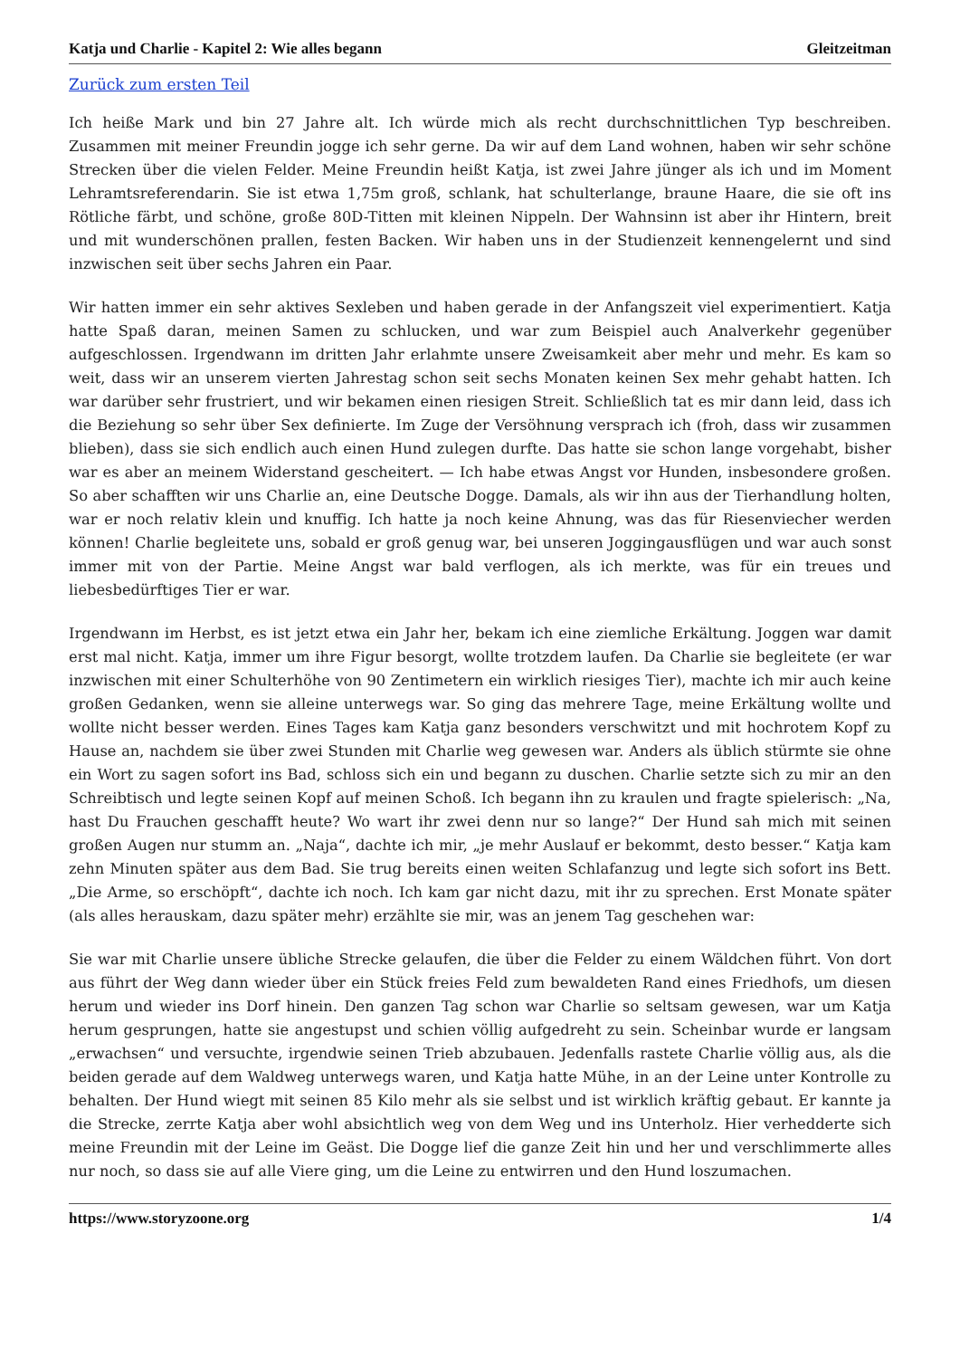Katja und Charlie - Kapitel 2: Wie alles begann Gleitzeitman
Zurück zum ersten Teil
Ich heiße Mark und bin 27 Jahre alt. Ich würde mich als recht durchschnittlichen Typ beschreiben. Zusammen mit meiner Freundin jogge ich sehr gerne. Da wir auf dem Land wohnen, haben wir sehr schöne Strecken über die vielen Felder. Meine Freundin heißt Katja, ist zwei Jahre jünger als ich und im Moment Lehramtsreferendarin. Sie ist etwa 1,75m groß, schlank, hat schulterlange, braune Haare, die sie oft ins Rötliche färbt, und schöne, große 80D-Titten mit kleinen Nippeln. Der Wahnsinn ist aber ihr Hintern, breit und mit wunderschönen prallen, festen Backen. Wir haben uns in der Studienzeit kennengelernt und sind inzwischen seit über sechs Jahren ein Paar.
Wir hatten immer ein sehr aktives Sexleben und haben gerade in der Anfangszeit viel experimentiert. Katja hatte Spaß daran, meinen Samen zu schlucken, und war zum Beispiel auch Analverkehr gegenüber aufgeschlossen. Irgendwann im dritten Jahr erlahmte unsere Zweisamkeit aber mehr und mehr. Es kam so weit, dass wir an unserem vierten Jahrestag schon seit sechs Monaten keinen Sex mehr gehabt hatten. Ich war darüber sehr frustriert, und wir bekamen einen riesigen Streit. Schließlich tat es mir dann leid, dass ich die Beziehung so sehr über Sex definierte. Im Zuge der Versöhnung versprach ich (froh, dass wir zusammen blieben), dass sie sich endlich auch einen Hund zulegen durfte. Das hatte sie schon lange vorgehabt, bisher war es aber an meinem Widerstand gescheitert. — Ich habe etwas Angst vor Hunden, insbesondere großen. So aber schafften wir uns Charlie an, eine Deutsche Dogge. Damals, als wir ihn aus der Tierhandlung holten, war er noch relativ klein und knuffig. Ich hatte ja noch keine Ahnung, was das für Riesenviecher werden können! Charlie begleitete uns, sobald er groß genug war, bei unseren Joggingausflügen und war auch sonst immer mit von der Partie. Meine Angst war bald verflogen, als ich merkte, was für ein treues und liebesbedürftiges Tier er war.
Irgendwann im Herbst, es ist jetzt etwa ein Jahr her, bekam ich eine ziemliche Erkältung. Joggen war damit erst mal nicht. Katja, immer um ihre Figur besorgt, wollte trotzdem laufen. Da Charlie sie begleitete (er war inzwischen mit einer Schulterhöhe von 90 Zentimetern ein wirklich riesiges Tier), machte ich mir auch keine großen Gedanken, wenn sie alleine unterwegs war. So ging das mehrere Tage, meine Erkältung wollte und wollte nicht besser werden. Eines Tages kam Katja ganz besonders verschwitzt und mit hochrotem Kopf zu Hause an, nachdem sie über zwei Stunden mit Charlie weg gewesen war. Anders als üblich stürmte sie ohne ein Wort zu sagen sofort ins Bad, schloss sich ein und begann zu duschen. Charlie setzte sich zu mir an den Schreibtisch und legte seinen Kopf auf meinen Schoß. Ich begann ihn zu kraulen und fragte spielerisch: „Na, hast Du Frauchen geschafft heute? Wo wart ihr zwei denn nur so lange?“ Der Hund sah mich mit seinen großen Augen nur stumm an. „Naja“, dachte ich mir, „je mehr Auslauf er bekommt, desto besser.“ Katja kam zehn Minuten später aus dem Bad. Sie trug bereits einen weiten Schlafanzug und legte sich sofort ins Bett. „Die Arme, so erschöpft“, dachte ich noch. Ich kam gar nicht dazu, mit ihr zu sprechen. Erst Monate später (als alles herauskam, dazu später mehr) erzählte sie mir, was an jenem Tag geschehen war:
Sie war mit Charlie unsere übliche Strecke gelaufen, die über die Felder zu einem Wäldchen führt. Von dort aus führt der Weg dann wieder über ein Stück freies Feld zum bewaldeten Rand eines Friedhofs, um diesen herum und wieder ins Dorf hinein. Den ganzen Tag schon war Charlie so seltsam gewesen, war um Katja herum gesprungen, hatte sie angestupst und schien völlig aufgedreht zu sein. Scheinbar wurde er langsam „erwachsen“ und versuchte, irgendwie seinen Trieb abzubauen. Jedenfalls rastete Charlie völlig aus, als die beiden gerade auf dem Waldweg unterwegs waren, und Katja hatte Mühe, in an der Leine unter Kontrolle zu behalten. Der Hund wiegt mit seinen 85 Kilo mehr als sie selbst und ist wirklich kräftig gebaut. Er kannte ja die Strecke, zerrte Katja aber wohl absichtlich weg von dem Weg und ins Unterholz. Hier verhedderte sich meine Freundin mit der Leine im Geäst. Die Dogge lief die ganze Zeit hin und her und verschlimmerte alles nur noch, so dass sie auf alle Viere ging, um die Leine zu entwirren und den Hund loszumachen.
https://www.storyzoone.org 1/4